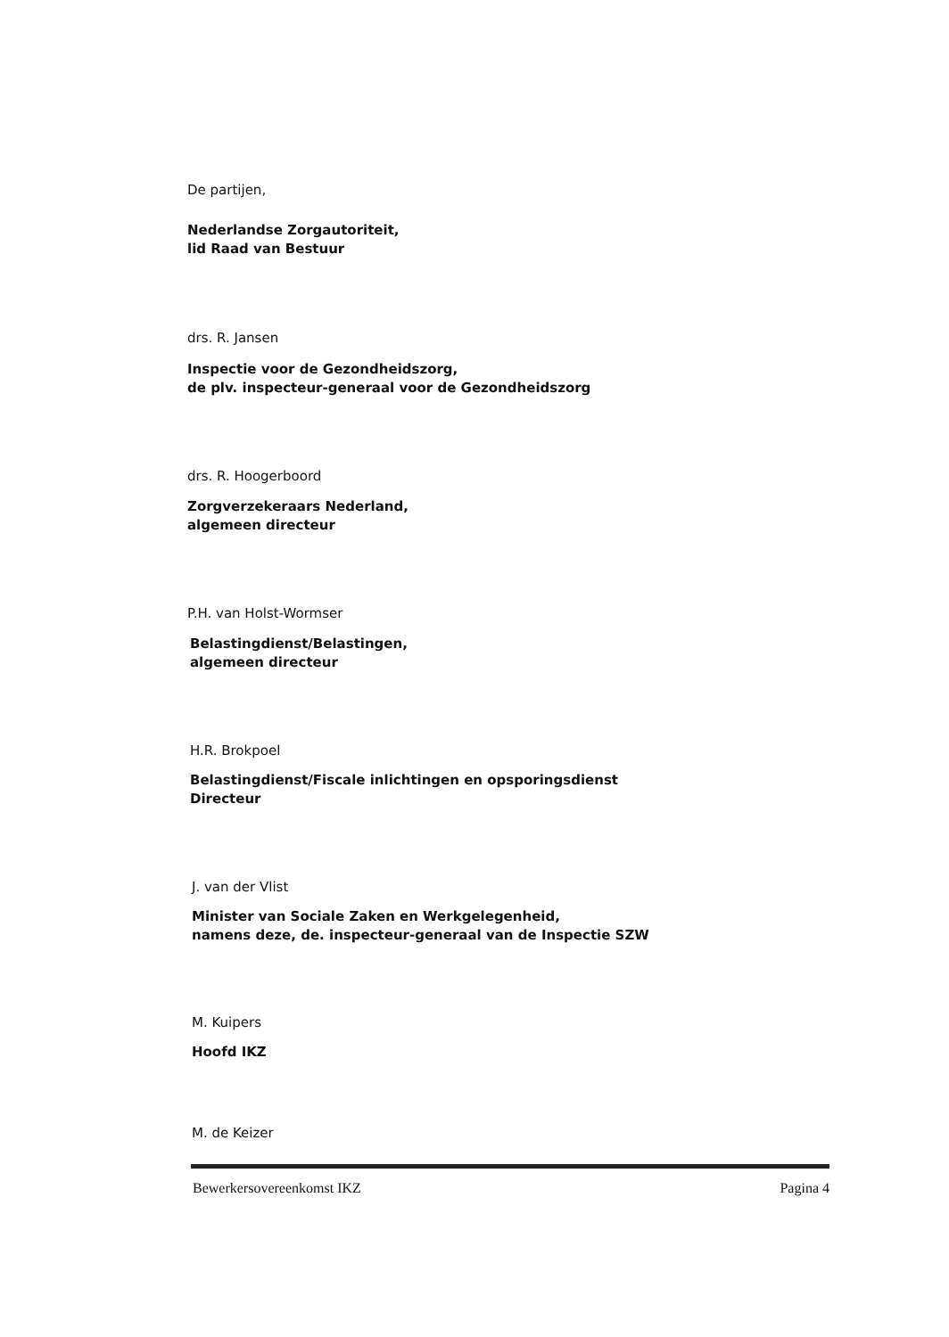De partijen,
Nederlandse Zorgautoriteit,
lid Raad van Bestuur
drs. R. Jansen
Inspectie voor de Gezondheidszorg,
de plv. inspecteur-generaal voor de Gezondheidszorg
drs. R. Hoogerboord
Zorgverzekeraars Nederland,
algemeen directeur
P.H. van Holst-Wormser
Belastingdienst/Belastingen,
algemeen directeur
H.R. Brokpoel
Belastingdienst/Fiscale inlichtingen en opsporingsdienst
Directeur
J. van der Vlist
Minister van Sociale Zaken en Werkgelegenheid,
namens deze, de. inspecteur-generaal van de Inspectie SZW
M. Kuipers
Hoofd IKZ
M. de Keizer
Bewerkersovereenkomst IKZ Pagina 4